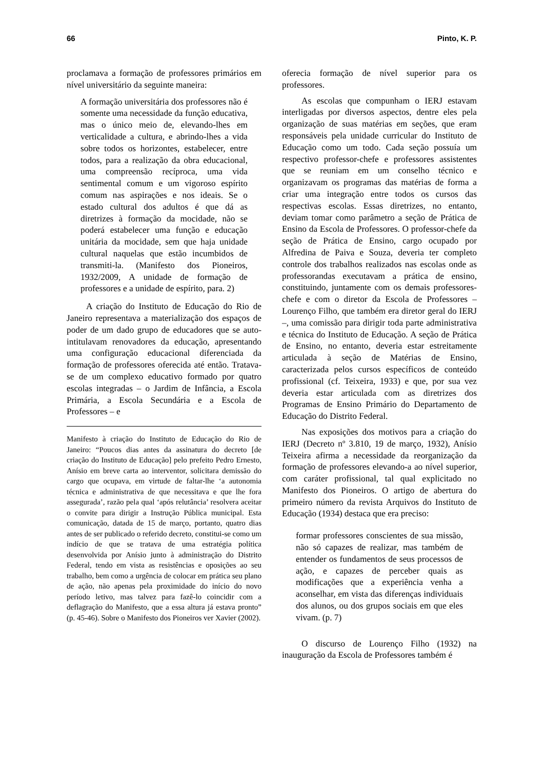66 Pinto, K. P.
proclamava a formação de professores primários em nível universitário da seguinte maneira:
A formação universitária dos professores não é somente uma necessidade da função educativa, mas o único meio de, elevando-lhes em verticalidade a cultura, e abrindo-lhes a vida sobre todos os horizontes, estabelecer, entre todos, para a realização da obra educacional, uma compreensão recíproca, uma vida sentimental comum e um vigoroso espírito comum nas aspirações e nos ideais. Se o estado cultural dos adultos é que dá as diretrizes à formação da mocidade, não se poderá estabelecer uma função e educação unitária da mocidade, sem que haja unidade cultural naquelas que estão incumbidos de transmiti-la. (Manifesto dos Pioneiros, 1932/2009, A unidade de formação de professores e a unidade de espírito, para. 2)
A criação do Instituto de Educação do Rio de Janeiro representava a materialização dos espaços de poder de um dado grupo de educadores que se auto-intitulavam renovadores da educação, apresentando uma configuração educacional diferenciada da formação de professores oferecida até então. Tratava-se de um complexo educativo formado por quatro escolas integradas – o Jardim de Infância, a Escola Primária, a Escola Secundária e a Escola de Professores – e
Manifesto à criação do Instituto de Educação do Rio de Janeiro: “Poucos dias antes da assinatura do decreto [de criação do Instituto de Educação] pelo prefeito Pedro Ernesto, Anísio em breve carta ao interventor, solicitara demissão do cargo que ocupava, em virtude de faltar-lhe ‘a autonomia técnica e administrativa de que necessitava e que lhe fora assegurada’, razão pela qual ‘após relutância’ resolvera aceitar o convite para dirigir a Instrução Pública municipal. Esta comunicação, datada de 15 de março, portanto, quatro dias antes de ser publicado o referido decreto, constitui-se como um indício de que se tratava de uma estratégia política desenvolvida por Anísio junto à administração do Distrito Federal, tendo em vista as resistências e oposições ao seu trabalho, bem como a urgência de colocar em prática seu plano de ação, não apenas pela proximidade do início do novo período letivo, mas talvez para fazê-lo coincidir com a deflagração do Manifesto, que a essa altura já estava pronto” (p. 45-46). Sobre o Manifesto dos Pioneiros ver Xavier (2002).
oferecia formação de nível superior para os professores.
As escolas que compunham o IERJ estavam interligadas por diversos aspectos, dentre eles pela organização de suas matérias em seções, que eram responsáveis pela unidade curricular do Instituto de Educação como um todo. Cada seção possuía um respectivo professor-chefe e professores assistentes que se reuniam em um conselho técnico e organizavam os programas das matérias de forma a criar uma integração entre todos os cursos das respectivas escolas. Essas diretrizes, no entanto, deviam tomar como parâmetro a seção de Prática de Ensino da Escola de Professores. O professor-chefe da seção de Prática de Ensino, cargo ocupado por Alfredina de Paiva e Souza, deveria ter completo controle dos trabalhos realizados nas escolas onde as professorandas executavam a prática de ensino, constituindo, juntamente com os demais professores-chefe e com o diretor da Escola de Professores – Lourenço Filho, que também era diretor geral do IERJ –, uma comissão para dirigir toda parte administrativa e técnica do Instituto de Educação. A seção de Prática de Ensino, no entanto, deveria estar estreitamente articulada à seção de Matérias de Ensino, caracterizada pelos cursos específicos de conteúdo profissional (cf. Teixeira, 1933) e que, por sua vez deveria estar articulada com as diretrizes dos Programas de Ensino Primário do Departamento de Educação do Distrito Federal.
Nas exposições dos motivos para a criação do IERJ (Decreto nº 3.810, 19 de março, 1932), Anísio Teixeira afirma a necessidade da reorganização da formação de professores elevando-a ao nível superior, com caráter profissional, tal qual explicitado no Manifesto dos Pioneiros. O artigo de abertura do primeiro número da revista Arquivos do Instituto de Educação (1934) destaca que era preciso:
formar professores conscientes de sua missão, não só capazes de realizar, mas também de entender os fundamentos de seus processos de ação, e capazes de perceber quais as modificações que a experiência venha a aconselhar, em vista das diferenças individuais dos alunos, ou dos grupos sociais em que eles vivam. (p. 7)
O discurso de Lourenço Filho (1932) na inauguração da Escola de Professores também é